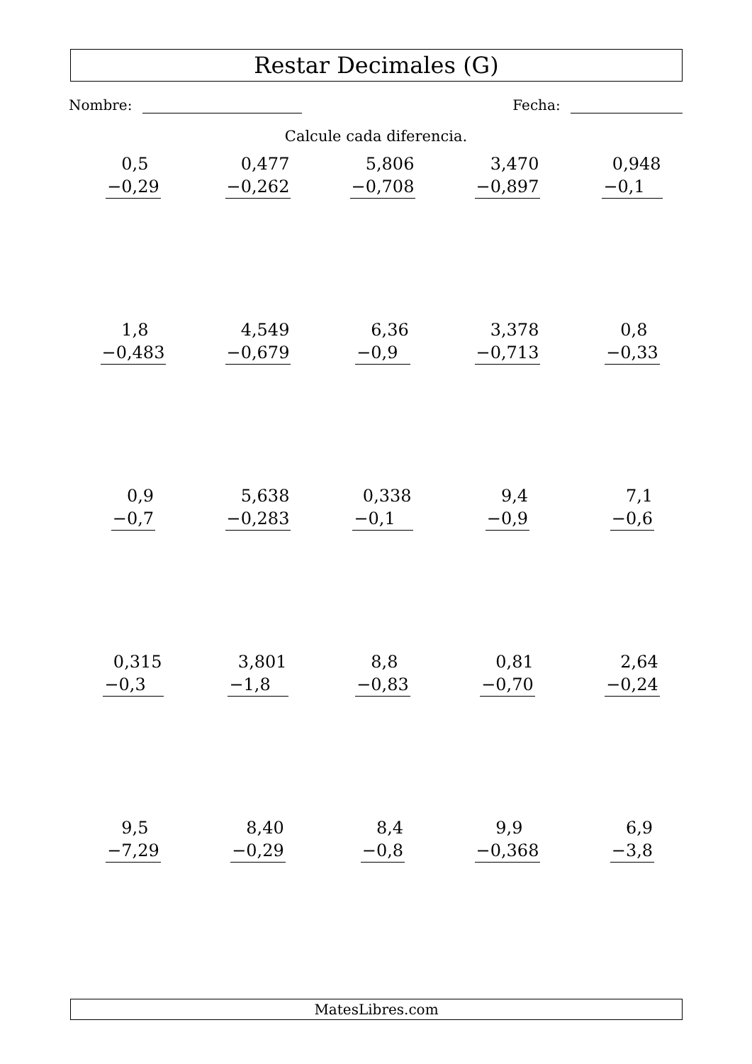Restar Decimales (G)
Nombre: Fecha:
Calcule cada diferencia.
0,5
−0,29
0,477
−0,262
5,806
−0,708
3,470
−0,897
0,948
−0,1
1,8
−0,483
4,549
−0,679
6,36
−0,9
3,378
−0,713
0,8
−0,33
0,9
−0,7
5,638
−0,283
0,338
−0,1
9,4
−0,9
7,1
−0,6
0,315
−0,3
3,801
−1,8
8,8
−0,83
0,81
−0,70
2,64
−0,24
9,5
−7,29
8,40
−0,29
8,4
−0,8
9,9
−0,368
6,9
−3,8
MatesLibres.com